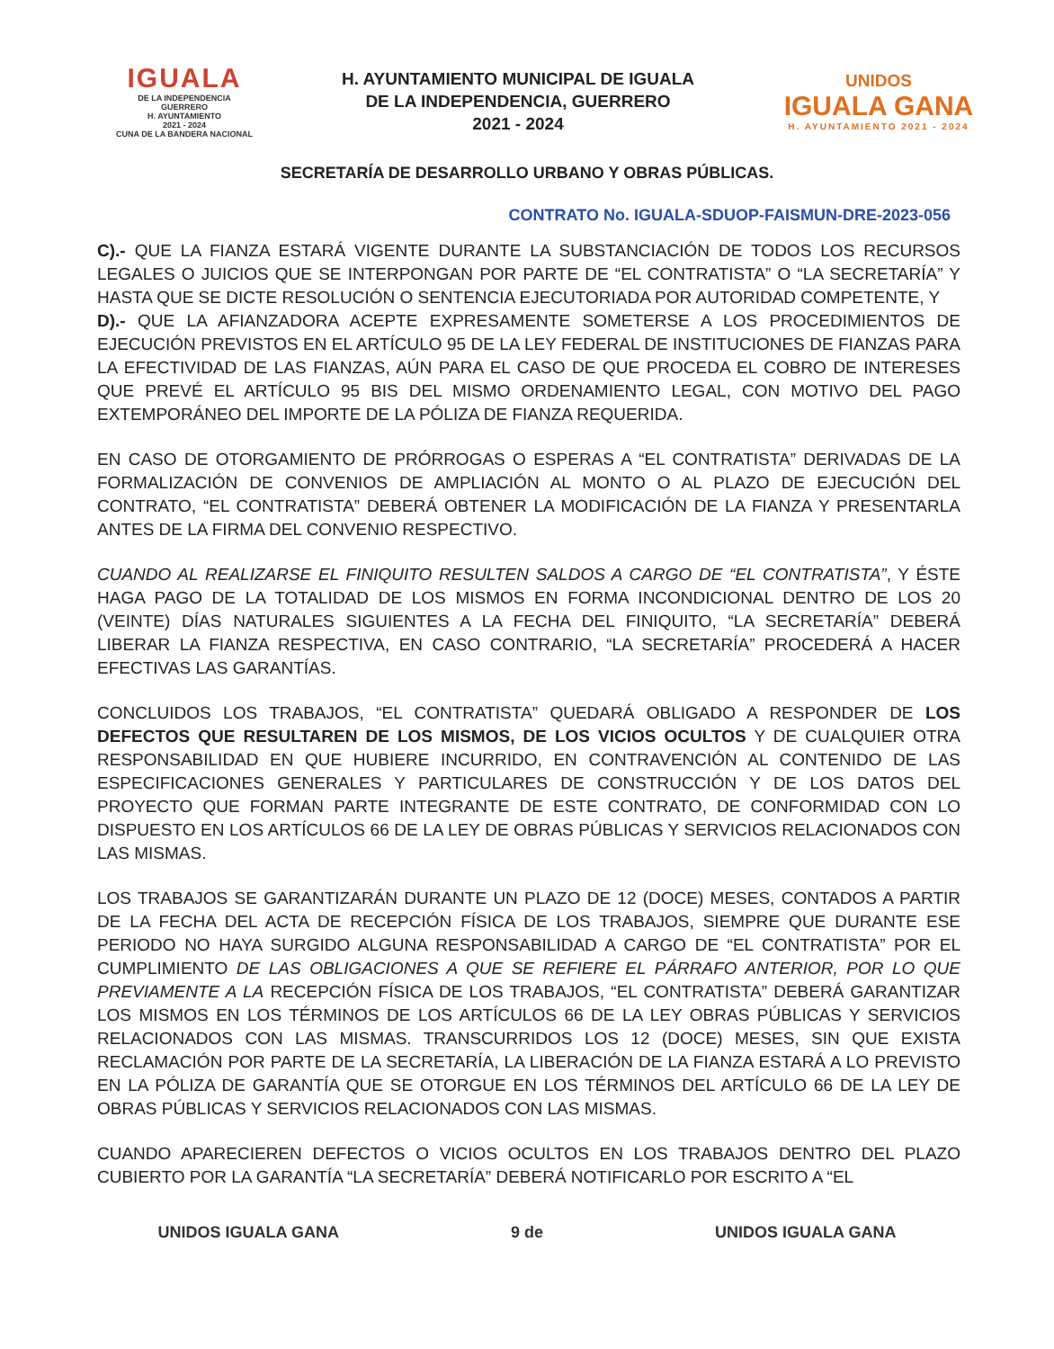IGUALA
DE LA INDEPENDENCIA
GUERRERO
H. AYUNTAMIENTO
2021 - 2024
CUNA DE LA BANDERA NACIONAL
H. AYUNTAMIENTO MUNICIPAL DE IGUALA
DE LA INDEPENDENCIA, GUERRERO
2021 - 2024
UNIDOS
IGUALA GANA
H. AYUNTAMIENTO 2021 - 2024
SECRETARÍA DE DESARROLLO URBANO Y OBRAS PÚBLICAS.
CONTRATO No. IGUALA-SDUOP-FAISMUN-DRE-2023-056
C).- QUE LA FIANZA ESTARÁ VIGENTE DURANTE LA SUBSTANCIACIÓN DE TODOS LOS RECURSOS LEGALES O JUICIOS QUE SE INTERPONGAN POR PARTE DE “EL CONTRATISTA” O “LA SECRETARÍA” Y HASTA QUE SE DICTE RESOLUCIÓN O SENTENCIA EJECUTORIADA POR AUTORIDAD COMPETENTE, Y
D).- QUE LA AFIANZADORA ACEPTE EXPRESAMENTE SOMETERSE A LOS PROCEDIMIENTOS DE EJECUCIÓN PREVISTOS EN EL ARTÍCULO 95 DE LA LEY FEDERAL DE INSTITUCIONES DE FIANZAS PARA LA EFECTIVIDAD DE LAS FIANZAS, AÚN PARA EL CASO DE QUE PROCEDA EL COBRO DE INTERESES QUE PREVÉ EL ARTÍCULO 95 BIS DEL MISMO ORDENAMIENTO LEGAL, CON MOTIVO DEL PAGO EXTEMPORÁNEO DEL IMPORTE DE LA PÓLIZA DE FIANZA REQUERIDA.
EN CASO DE OTORGAMIENTO DE PRÓRROGAS O ESPERAS A “EL CONTRATISTA” DERIVADAS DE LA FORMALIZACIÓN DE CONVENIOS DE AMPLIACIÓN AL MONTO O AL PLAZO DE EJECUCIÓN DEL CONTRATO, “EL CONTRATISTA” DEBERÁ OBTENER LA MODIFICACIÓN DE LA FIANZA Y PRESENTARLA ANTES DE LA FIRMA DEL CONVENIO RESPECTIVO.
CUANDO AL REALIZARSE EL FINIQUITO RESULTEN SALDOS A CARGO DE “EL CONTRATISTA”, Y ÉSTE HAGA PAGO DE LA TOTALIDAD DE LOS MISMOS EN FORMA INCONDICIONAL DENTRO DE LOS 20 (VEINTE) DÍAS NATURALES SIGUIENTES A LA FECHA DEL FINIQUITO, “LA SECRETARÍA” DEBERÁ LIBERAR LA FIANZA RESPECTIVA, EN CASO CONTRARIO, “LA SECRETARÍA” PROCEDERÁ A HACER EFECTIVAS LAS GARANTÍAS.
CONCLUIDOS LOS TRABAJOS, “EL CONTRATISTA” QUEDARÁ OBLIGADO A RESPONDER DE LOS DEFECTOS QUE RESULTAREN DE LOS MISMOS, DE LOS VICIOS OCULTOS Y DE CUALQUIER OTRA RESPONSABILIDAD EN QUE HUBIERE INCURRIDO, EN CONTRAVENCIÓN AL CONTENIDO DE LAS ESPECIFICACIONES GENERALES Y PARTICULARES DE CONSTRUCCIÓN Y DE LOS DATOS DEL PROYECTO QUE FORMAN PARTE INTEGRANTE DE ESTE CONTRATO, DE CONFORMIDAD CON LO DISPUESTO EN LOS ARTÍCULOS 66 DE LA LEY DE OBRAS PÚBLICAS Y SERVICIOS RELACIONADOS CON LAS MISMAS.
LOS TRABAJOS SE GARANTIZARÁN DURANTE UN PLAZO DE 12 (DOCE) MESES, CONTADOS A PARTIR DE LA FECHA DEL ACTA DE RECEPCIÓN FÍSICA DE LOS TRABAJOS, SIEMPRE QUE DURANTE ESE PERIODO NO HAYA SURGIDO ALGUNA RESPONSABILIDAD A CARGO DE “EL CONTRATISTA” POR EL CUMPLIMIENTO DE LAS OBLIGACIONES A QUE SE REFIERE EL PÁRRAFO ANTERIOR, POR LO QUE PREVIAMENTE A LA RECEPCIÓN FÍSICA DE LOS TRABAJOS, “EL CONTRATISTA” DEBERÁ GARANTIZAR LOS MISMOS EN LOS TÉRMINOS DE LOS ARTÍCULOS 66 DE LA LEY OBRAS PÚBLICAS Y SERVICIOS RELACIONADOS CON LAS MISMAS. TRANSCURRIDOS LOS 12 (DOCE) MESES, SIN QUE EXISTA RECLAMACIÓN POR PARTE DE LA SECRETARÍA, LA LIBERACIÓN DE LA FIANZA ESTARÁ A LO PREVISTO EN LA PÓLIZA DE GARANTÍA QUE SE OTORGUE EN LOS TÉRMINOS DEL ARTÍCULO 66 DE LA LEY DE OBRAS PÚBLICAS Y SERVICIOS RELACIONADOS CON LAS MISMAS.
CUANDO APARECIEREN DEFECTOS O VICIOS OCULTOS EN LOS TRABAJOS DENTRO DEL PLAZO CUBIERTO POR LA GARANTÍA “LA SECRETARÍA” DEBERÁ NOTIFICARLO POR ESCRITO A “EL
UNIDOS IGUALA GANA 9 de UNIDOS IGUALA GANA